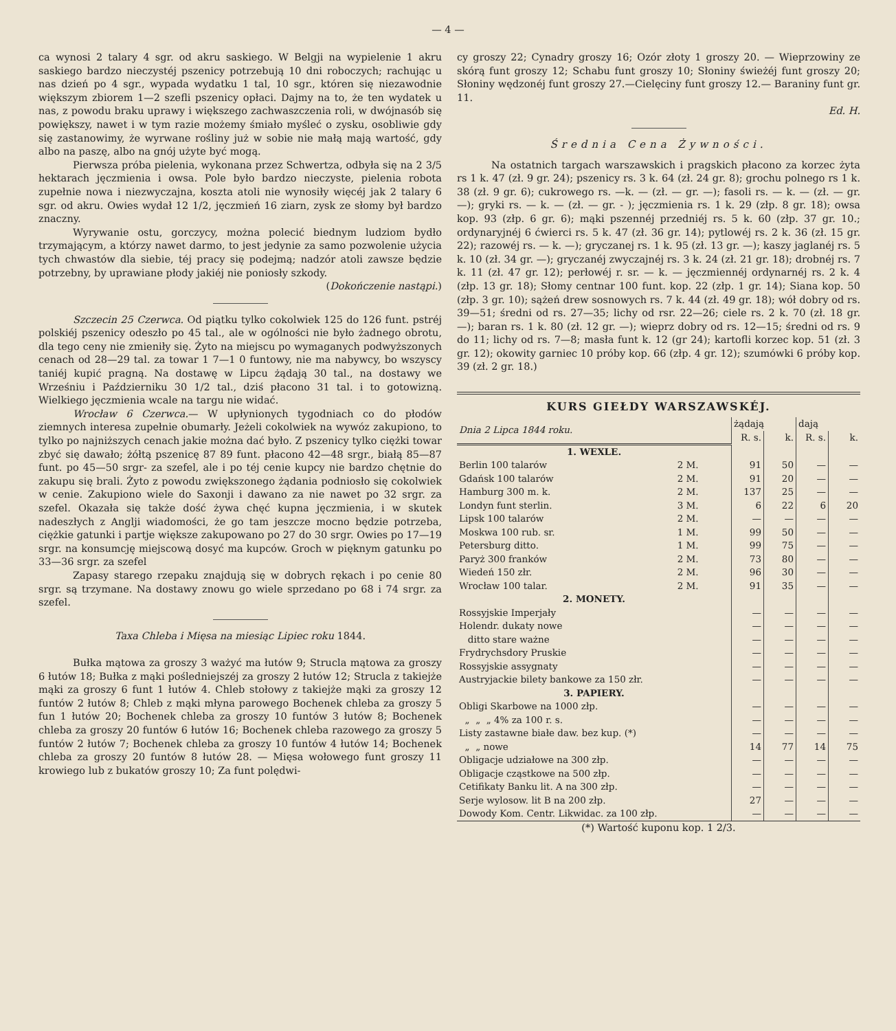— 4 —
ca wynosi 2 talary 4 sgr. od akru saskiego. W Belgji na wypielenie 1 akru saskiego bardzo nieczystéj pszenicy potrzebują 10 dni roboczych; rachując u nas dzień po 4 sgr., wypada wydatku 1 tal, 10 sgr., któren się niezawodnie większym zbiorem 1—2 szefli pszenicy opłaci. Dajmy na to, że ten wydatek u nas, z powodu braku uprawy i większego zachwaszczenia roli, w dwójnasób się powiększy, nawet i w tym razie możemy śmiało myśleć o zysku, osobliwie gdy się zastanowimy, że wyrwane rośliny już w sobie nie małą mają wartość, gdy albo na paszę, albo na gnój użyte być mogą.
Pierwsza próba pielenia, wykonana przez Schwertza, odbyła się na 2 3/5 hektarach jęczmienia i owsa. Pole było bardzo nieczyste, pielenia robota zupełnie nowa i niezwyczajna, koszta atoli nie wynosiły więcéj jak 2 talary 6 sgr. od akru. Owies wydał 12 1/2, jęczmień 16 ziarn, zysk ze słomy był bardzo znaczny.
Wyrywanie ostu, gorczycy, można polecić biednym ludziom bydło trzymającym, a którzy nawet darmo, to jest jedynie za samo pozwolenie użycia tych chwastów dla siebie, téj pracy się podejmą; nadzór atoli zawsze będzie potrzebny, by uprawiane płody jakiéj nie poniosły szkody.
(Dokończenie nastąpi.)
Szczecin 25 Czerwca. Od piątku tylko cokolwiek 125 do 126 funt. pstréj polskiéj pszenicy odeszło po 45 tal., ale w ogólności nie było żadnego obrotu, dla tego ceny nie zmieniły się. Żyto na miejscu po wymaganych podwyższonych cenach od 28—29 tal. za towar 1 7—1 0 funtowy, nie ma nabywcy, bo wszyscy taniéj kupić pragną. Na dostawę w Lipcu żądają 30 tal., na dostawy we Wrześniu i Październiku 30 1/2 tal., dziś płacono 31 tal. i to gotowizną. Wielkiego jęczmienia wcale na targu nie widać.
Wrocław 6 Czerwca.— W upłynionych tygodniach co do płodów ziemnych interesa zupełnie obumarły. Jeżeli cokolwiek na wywóz zakupiono, to tylko po najniższych cenach jakie można dać było. Z pszenicy tylko ciężki towar zbyć się dawało; żółtą pszenicę 87 89 funt. płacono 42—48 srgr., białą 85—87 funt. po 45—50 srgr- za szefel, ale i po téj cenie kupcy nie bardzo chętnie do zakupu się brali. Żyto z powodu zwiększonego żądania podniosło się cokolwiek w cenie. Zakupiono wiele do Saxonji i dawano za nie nawet po 32 srgr. za szefel. Okazała się także dość żywa chęć kupna jęczmienia, i w skutek nadeszłych z Anglji wiadomości, że go tam jeszcze mocno będzie potrzeba, ciężkie gatunki i partje większe zakupowano po 27 do 30 srgr. Owies po 17—19 srgr. na konsumcję miejscową dosyć ma kupców. Groch w pięknym gatunku po 33—36 srgr. za szefel
Zapasy starego rzepaku znajdują się w dobrych rękach i po cenie 80 srgr. są trzymane. Na dostawy znowu go wiele sprzedano po 68 i 74 srgr. za szefel.
Taxa Chleba i Mięsa na miesiąc Lipiec roku 1844.
Bułka mątowa za groszy 3 ważyć ma łutów 9; Strucla mątowa za groszy 6 łutów 18; Bułka z mąki pośledniejszéj za groszy 2 łutów 12; Strucla z takiejże mąki za groszy 6 funt 1 łutów 4. Chleb stołowy z takiejże mąki za groszy 12 funtów 2 łutów 8; Chleb z mąki młyna parowego Bochenek chleba za groszy 5 fun 1 łutów 20; Bochenek chleba za groszy 10 funtów 3 łutów 8; Bochenek chleba za groszy 20 funtów 6 łutów 16; Bochenek chleba razowego za groszy 5 funtów 2 łutów 7; Bochenek chleba za groszy 10 funtów 4 łutów 14; Bochenek chleba za groszy 20 funtów 8 łutów 28. — Mięsa wołowego funt groszy 11 krowiego lub z bukatów groszy 10; Za funt polędwi-
cy groszy 22; Cynadry groszy 16; Ozór złoty 1 groszy 20. — Wieprzowiny ze skórą funt groszy 12; Schabu funt groszy 10; Słoniny świeżéj funt groszy 20; Słoniny wędzonéj funt groszy 27.—Cielęciny funt groszy 12.— Baraniny funt gr. 11.
Ed. H.
Średnia Cena Żywności.
Na ostatnich targach warszawskich i pragskich płacono za korzec żyta rs 1 k. 47 (zł. 9 gr. 24); pszenicy rs. 3 k. 64 (zł. 24 gr. 8); grochu polnego rs 1 k. 38 (zł. 9 gr. 6); cukrowego rs. —k. — (zł. — gr. —); fasoli rs. — k. — (zł. — gr. —); gryki rs. — k. — (zł. — gr. - ); jęczmienia rs. 1 k. 29 (złp. 8 gr. 18); owsa kop. 93 (złp. 6 gr. 6); mąki pszennéj przedniéj rs. 5 k. 60 (złp. 37 gr. 10.; ordynaryjnéj 6 ćwierci rs. 5 k. 47 (zł. 36 gr. 14); pytlowéj rs. 2 k. 36 (zł. 15 gr. 22); razowéj rs. — k. —); gryczanej rs. 1 k. 95 (zł. 13 gr. —); kaszy jaglanéj rs. 5 k. 10 (zł. 34 gr. —); gryczanéj zwyczajnéj rs. 3 k. 24 (zł. 21 gr. 18); drobnéj rs. 7 k. 11 (zł. 47 gr. 12); perłowéj r. sr. — k. — jęczmiennéj ordynarnéj rs. 2 k. 4 (złp. 13 gr. 18); Słomy centnar 100 funt. kop. 22 (złp. 1 gr. 14); Siana kop. 50 (złp. 3 gr. 10); sążeń drew sosnowych rs. 7 k. 44 (zł. 49 gr. 18); wół dobry od rs. 39—51; średni od rs. 27—35; lichy od rsr. 22—26; ciele rs. 2 k. 70 (zł. 18 gr. —); baran rs. 1 k. 80 (zł. 12 gr. —); wieprz dobry od rs. 12—15; średni od rs. 9 do 11; lichy od rs. 7—8; masła funt k. 12 (gr 24); kartofli korzec kop. 51 (zł. 3 gr. 12); okowity garniec 10 próby kop. 66 (złp. 4 gr. 12); szumówki 6 próby kop. 39 (zł. 2 gr. 18.)
KURS GIEŁDY WARSZAWSKÉJ.
| Dnia 2 Lipca 1844 roku. | | żądają | | dają | |
| --- | --- | --- | --- | --- | --- |
| | | R. s. | k. | R. s. | k. |
| 1. WEXLE. | | | | | |
| Berlin 100 talarów | 2 M. | 91 | 50 | — | — |
| Gdańsk 100 talarów | 2 M. | 91 | 20 | — | — |
| Hamburg 300 m. k. | 2 M. | 137 | 25 | — | — |
| Londyn funt sterlin. | 3 M. | 6 | 22 | 6 | 20 |
| Lipsk 100 talarów | 2 M. | — | — | — | — |
| Moskwa 100 rub. sr. | 1 M. | 99 | 50 | — | — |
| Petersburg ditto. | 1 M. | 99 | 75 | — | — |
| Paryż 300 franków | 2 M. | 73 | 80 | — | — |
| Wiedeń 150 złr. | 2 M. | 96 | 30 | — | — |
| Wrocław 100 talar. | 2 M. | 91 | 35 | — | — |
| 2. MONETY. | | | | | |
| Rossyjskie Imperjały | | — | — | — | — |
| Holendr. dukaty nowe | | — | — | — | — |
| ditto stare ważne | | — | — | — | — |
| Frydrychsdory Pruskie | | — | — | — | — |
| Rossyjskie assygnaty | | — | — | — | — |
| Austryjackie bilety bankowe za 150 złr. | | — | — | — | — |
| 3. PAPIERY. | | | | | |
| Obligi Skarbowe na 1000 złp. | | — | — | — | — |
| „ „ „ 4% za 100 r. s. | | — | — | — | — |
| Listy zastawne białe daw. bez kup. (*) | | — | — | — | — |
| „ „ nowe | | 14 | 77 | 14 | 75 |
| Obligacje udziałowe na 300 złp. | | — | — | — | — |
| Obligacje cząstkowe na 500 złp. | | — | — | — | — |
| Cetifikaty Banku lit. A na 300 złp. | | — | — | — | — |
| Serje wylosow. lit B na 200 złp. | | 27 | — | — | — |
| Dowody Kom. Centr. Likwidac. za 100 złp. | | — | — | — | — |
(*) Wartość kuponu kop. 1 2/3.